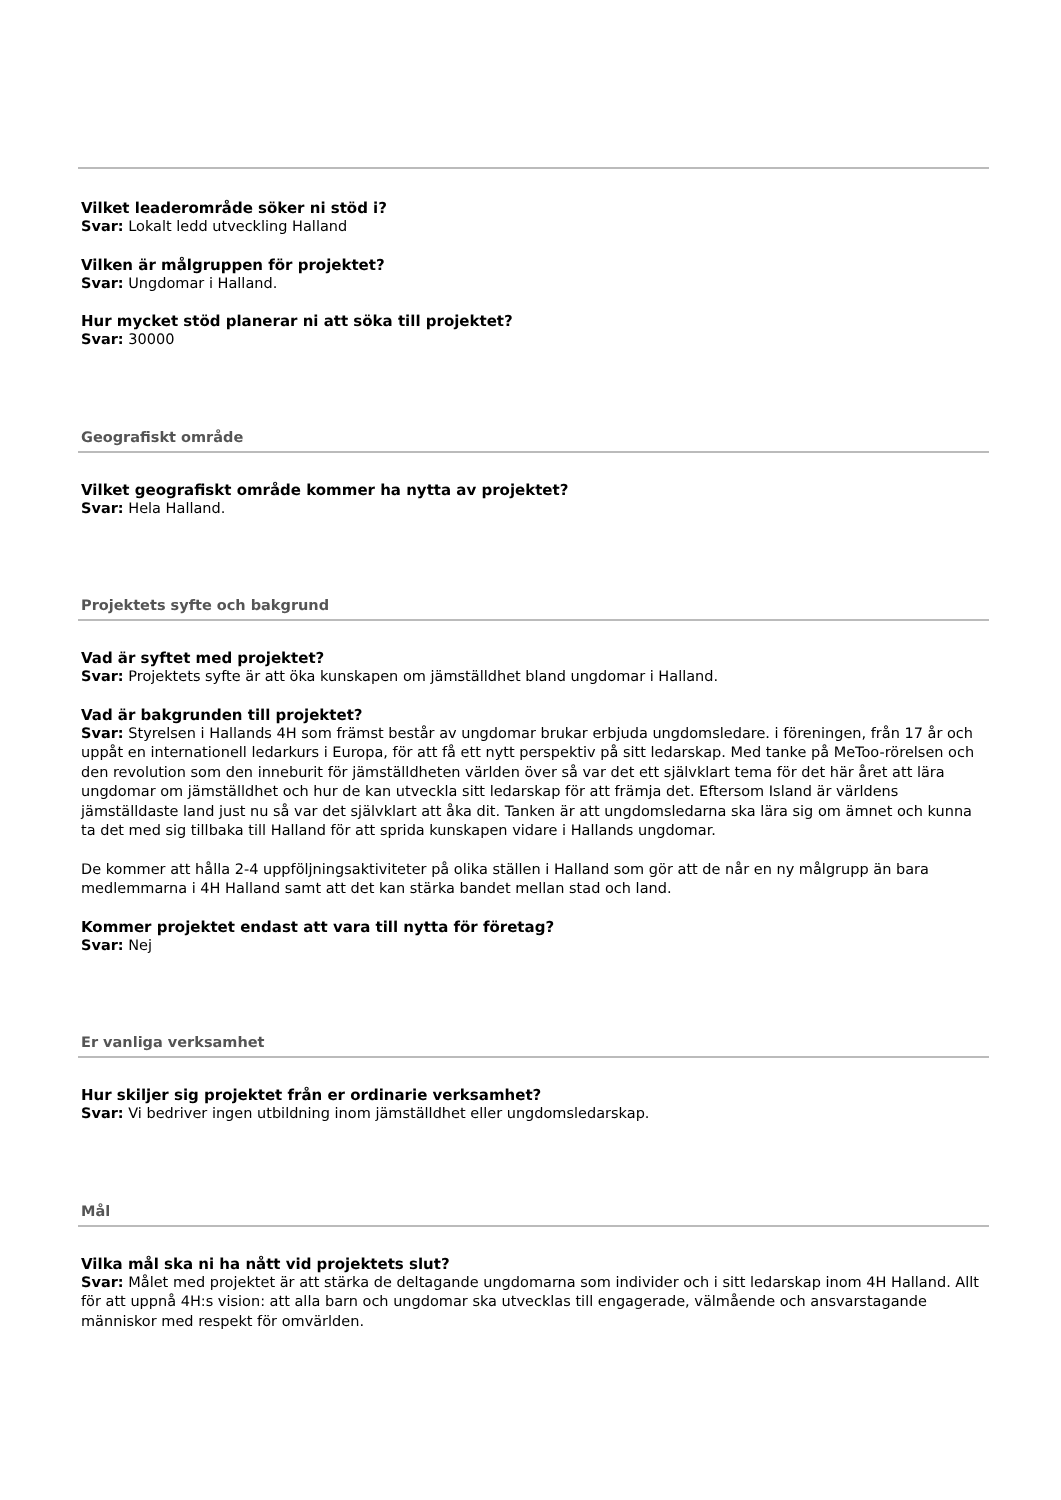Vilket leaderområde söker ni stöd i?
Svar: Lokalt ledd utveckling Halland
Vilken är målgruppen för projektet?
Svar: Ungdomar i Halland.
Hur mycket stöd planerar ni att söka till projektet?
Svar: 30000
Geografiskt område
Vilket geografiskt område kommer ha nytta av projektet?
Svar: Hela Halland.
Projektets syfte och bakgrund
Vad är syftet med projektet?
Svar: Projektets syfte är att öka kunskapen om jämställdhet bland ungdomar i Halland.
Vad är bakgrunden till projektet?
Svar: Styrelsen i Hallands 4H som främst består av ungdomar brukar erbjuda ungdomsledare. i föreningen, från 17 år och uppåt en internationell ledarkurs i Europa, för att få ett nytt perspektiv på sitt ledarskap. Med tanke på MeToo-rörelsen och den revolution som den inneburit för jämställdheten världen över så var det ett självklart tema för det här året att lära ungdomar om jämställdhet och hur de kan utveckla sitt ledarskap för att främja det. Eftersom Island är världens jämställdaste land just nu så var det självklart att åka dit. Tanken är att ungdomsledarna ska lära sig om ämnet och kunna ta det med sig tillbaka till Halland för att sprida kunskapen vidare i Hallands ungdomar.
De kommer att hålla 2-4 uppföljningsaktiviteter på olika ställen i Halland som gör att de når en ny målgrupp än bara medlemmarna i 4H Halland samt att det kan stärka bandet mellan stad och land.
Kommer projektet endast att vara till nytta för företag?
Svar: Nej
Er vanliga verksamhet
Hur skiljer sig projektet från er ordinarie verksamhet?
Svar: Vi bedriver ingen utbildning inom jämställdhet eller ungdomsledarskap.
Mål
Vilka mål ska ni ha nått vid projektets slut?
Svar: Målet med projektet är att stärka de deltagande ungdomarna som individer och i sitt ledarskap inom 4H Halland. Allt för att uppnå 4H:s vision: att alla barn och ungdomar ska utvecklas till engagerade, välmående och ansvarstagande människor med respekt för omvärlden.